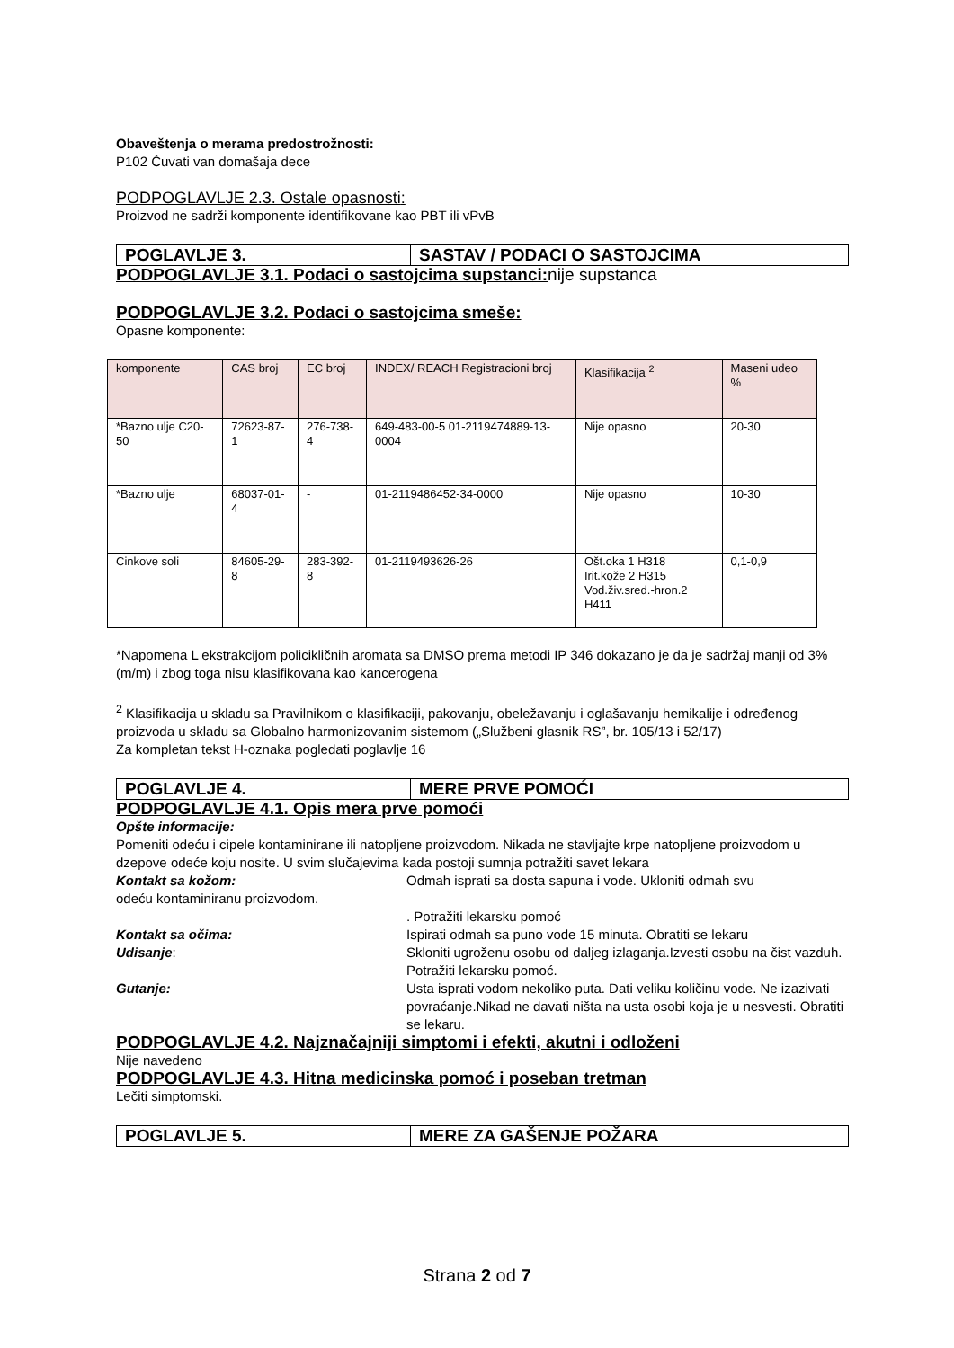Obaveštenja o merama predostrožnosti:
P102 Čuvati van domašaja dece
PODPOGLAVLJE 2.3. Ostale opasnosti:
Proizvod ne sadrži komponente identifikovane kao PBT ili vPvB
POGLAVLJE 3. SASTAV / PODACI O SASTOJCIMA
PODPOGLAVLJE 3.1. Podaci o sastojcima supstanci: nije supstanca
PODPOGLAVLJE 3.2. Podaci o sastojcima smeše:
Opasne komponente:
| komponente | CAS broj | EC broj | INDEX/ REACH Registracioni broj | Klasifikacija <sup>2</sup> | Maseni udeo % |
| --- | --- | --- | --- | --- | --- |
| *Bazno ulje C20-50 | 72623-87-1 | 276-738-4 | 649-483-00-5 01-2119474889-13-0004 | Nije opasno | 20-30 |
| *Bazno ulje | 68037-01-4 | - | 01-2119486452-34-0000 | Nije opasno | 10-30 |
| Cinkove soli | 84605-29-8 | 283-392-8 | 01-2119493626-26 | Ošt.oka 1 H318 Irit.kože 2 H315 Vod.živ.sred.-hron.2 H411 | 0,1-0,9 |
*Napomena L ekstrakcijom policikličnih aromata sa DMSO prema metodi IP 346 dokazano je da je sadržaj manji od 3% (m/m) i zbog toga nisu klasifikovana kao kancerogena
<sup>2</sup> Klasifikacija u skladu sa Pravilnikom o klasifikaciji, pakovanju, obeležavanju i oglašavanju hemikalije i određenog proizvoda u skladu sa Globalno harmonizovanim sistemom („Službeni glasnik RS”, br. 105/13 i 52/17)
Za kompletan tekst H-oznaka pogledati poglavlje 16
POGLAVLJE 4. MERE PRVE POMOĆI
PODPOGLAVLJE 4.1. Opis mera prve pomoći
Opšte informacije:
Pomeniti odeću i cipele kontaminirane ili natopljene proizvodom. Nikada ne stavljajte krpe natopljene proizvodom u dzepove odeće koju nosite. U svim slučajevima kada postoji sumnja potražiti savet lekara
Kontakt sa kožom: Odmah isprati sa dosta sapuna i vode. Ukloniti odmah svu
odeću kontaminiranu proizvodom.
. Potražiti lekarsku pomoć
Kontakt sa očima: Ispirati odmah sa puno vode 15 minuta. Obratiti se lekaru
Udisanje: Skloniti ugroženu osobu od daljeg izlaganja.Izvesti osobu na čist vazduh. Potražiti lekarsku pomoć.
Gutanje: Usta isprati vodom nekoliko puta. Dati veliku količinu vode. Ne izazivati povraćanje.Nikad ne davati ništa na usta osobi koja je u nesvesti. Obratiti se lekaru.
PODPOGLAVLJE 4.2. Najznačajniji simptomi i efekti, akutni i odloženi
Nije navedeno
PODPOGLAVLJE 4.3. Hitna medicinska pomoć i poseban tretman
Lečiti simptomski.
POGLAVLJE 5. MERE ZA GAŠENJE POŽARA
Strana 2 od 7